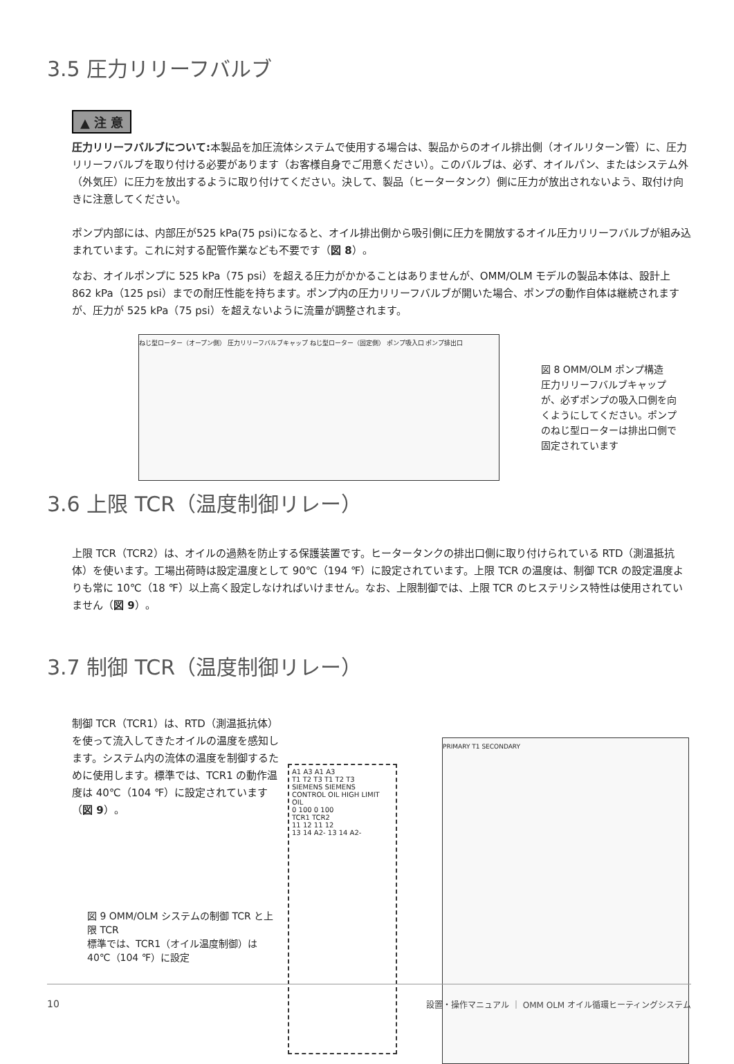3.5 圧力リリーフバルブ
▲ 注 意
圧力リリーフバルブについて: 本製品を加圧流体システムで使用する場合は、製品からのオイル排出側（オイルリターン管）に、圧力リリーフバルブを取り付ける必要があります（お客様自身でご用意ください）。このバルブは、必ず、オイルパン、またはシステム外（外気圧）に圧力を放出するように取り付けてください。決して、製品（ヒータータンク）側に圧力が放出されないよう、取付け向きに注意してください。
ポンプ内部には、内部圧が525 kPa(75 psi)になると、オイル排出側から吸引側に圧力を開放するオイル圧力リリーフバルブが組み込まれています。これに対する配管作業なども不要です（図 8）。
なお、オイルポンプに 525 kPa（75 psi）を超える圧力がかかることはありませんが、OMM/OLM モデルの製品本体は、設計上 862 kPa（125 psi）までの耐圧性能を持ちます。ポンプ内の圧力リリーフバルブが開いた場合、ポンプの動作自体は継続されますが、圧力が 525 kPa（75 psi）を超えないように流量が調整されます。
ねじ型ローター（オープン側） 圧力リリーフバルブキャップ ねじ型ローター（固定側） ポンプ吸入口 ポンプ排出口
図 8 OMM/OLM ポンプ構造
圧力リリーフバルブキャップが、必ずポンプの吸入口側を向くようにしてください。ポンプのねじ型ローターは排出口側で固定されています
3.6 上限 TCR（温度制御リレー）
上限 TCR（TCR2）は、オイルの過熱を防止する保護装置です。ヒータータンクの排出口側に取り付けられている RTD（測温抵抗体）を使います。工場出荷時は設定温度として 90℃（194 ℉）に設定されています。上限 TCR の温度は、制御 TCR の設定温度よりも常に 10℃（18 ℉）以上高く設定しなければいけません。なお、上限制御では、上限 TCR のヒステリシス特性は使用されていません（図 9）。
3.7 制御 TCR（温度制御リレー）
制御 TCR（TCR1）は、RTD（測温抵抗体）を使って流入してきたオイルの温度を感知します。システム内の流体の温度を制御するために使用します。標準では、TCR1 の動作温度は 40℃（104 ℉）に設定されています（図 9）。
図 9 OMM/OLM システムの制御 TCR と上限 TCR
標準では、TCR1（オイル温度制御）は 40℃（104 ℉）に設定
A1 A3 A1 A3
T1 T2 T3 T1 T2 T3
SIEMENS SIEMENS
CONTROL OIL HIGH LIMIT OIL
0 100 0 100
TCR1 TCR2
11 12 11 12
13 14 A2- 13 14 A2-
PRIMARY T1 SECONDARY
10 設置・操作マニュアル ｜ OMM OLM オイル循環ヒーティングシステム